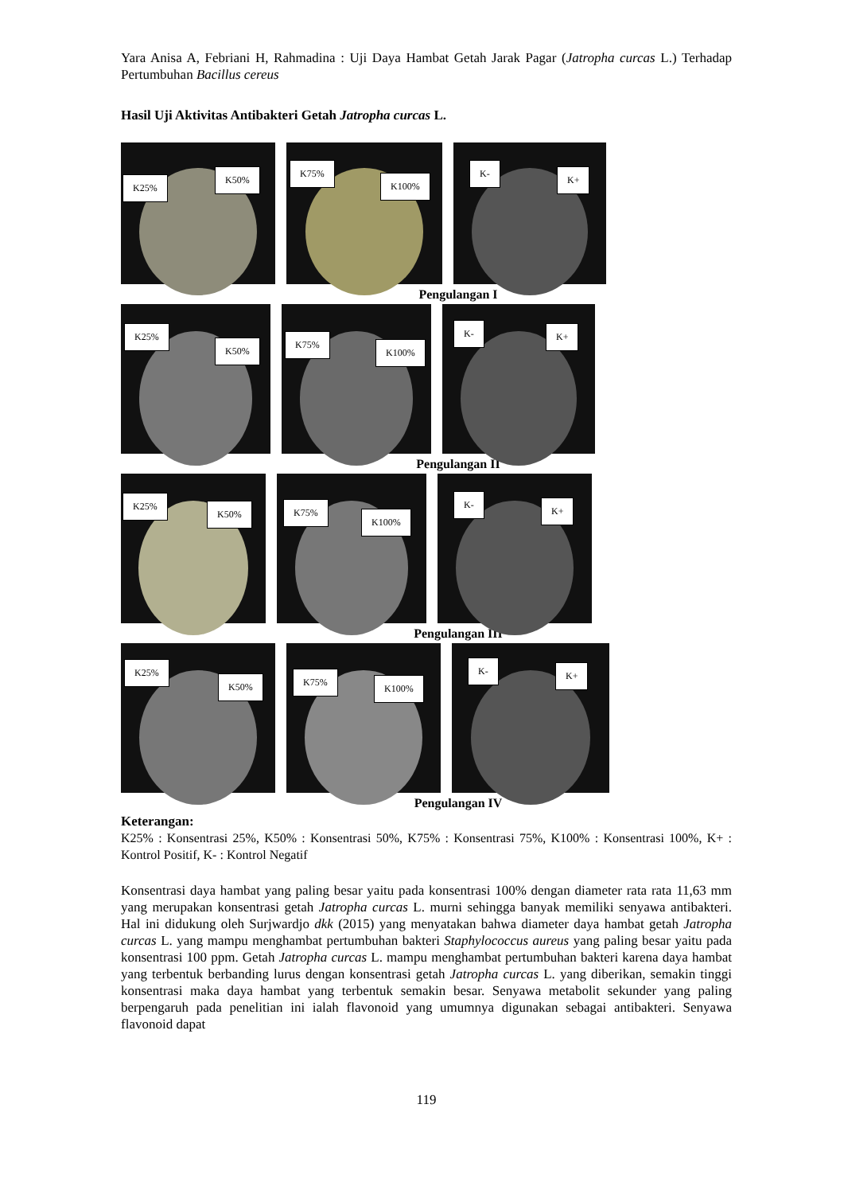Yara Anisa A, Febriani H, Rahmadina : Uji Daya Hambat Getah Jarak Pagar (Jatropha curcas L.) Terhadap Pertumbuhan Bacillus cereus
Hasil Uji Aktivitas Antibakteri Getah Jatropha curcas L.
K25%
K50%
K75%
K100%
K-
K+
Pengulangan I
K25%
K50%
K75%
K100%
K- K+
Pengulangan II
K25%
K50%
K75%
K100%
K-
K+
Pengulangan III
K25%
K50%
K75%
K100%
K- K+
Pengulangan IV
Keterangan:
K25% : Konsentrasi 25%, K50% : Konsentrasi 50%, K75% : Konsentrasi 75%, K100% : Konsentrasi 100%, K+ : Kontrol Positif, K- : Kontrol Negatif
Konsentrasi daya hambat yang paling besar yaitu pada konsentrasi 100% dengan diameter rata rata 11,63 mm yang merupakan konsentrasi getah Jatropha curcas L. murni sehingga banyak memiliki senyawa antibakteri. Hal ini didukung oleh Surjwardjo dkk (2015) yang menyatakan bahwa diameter daya hambat getah Jatropha curcas L. yang mampu menghambat pertumbuhan bakteri Staphylococcus aureus yang paling besar yaitu pada konsentrasi 100 ppm. Getah Jatropha curcas L. mampu menghambat pertumbuhan bakteri karena daya hambat yang terbentuk berbanding lurus dengan konsentrasi getah Jatropha curcas L. yang diberikan, semakin tinggi konsentrasi maka daya hambat yang terbentuk semakin besar. Senyawa metabolit sekunder yang paling berpengaruh pada penelitian ini ialah flavonoid yang umumnya digunakan sebagai antibakteri. Senyawa flavonoid dapat
119